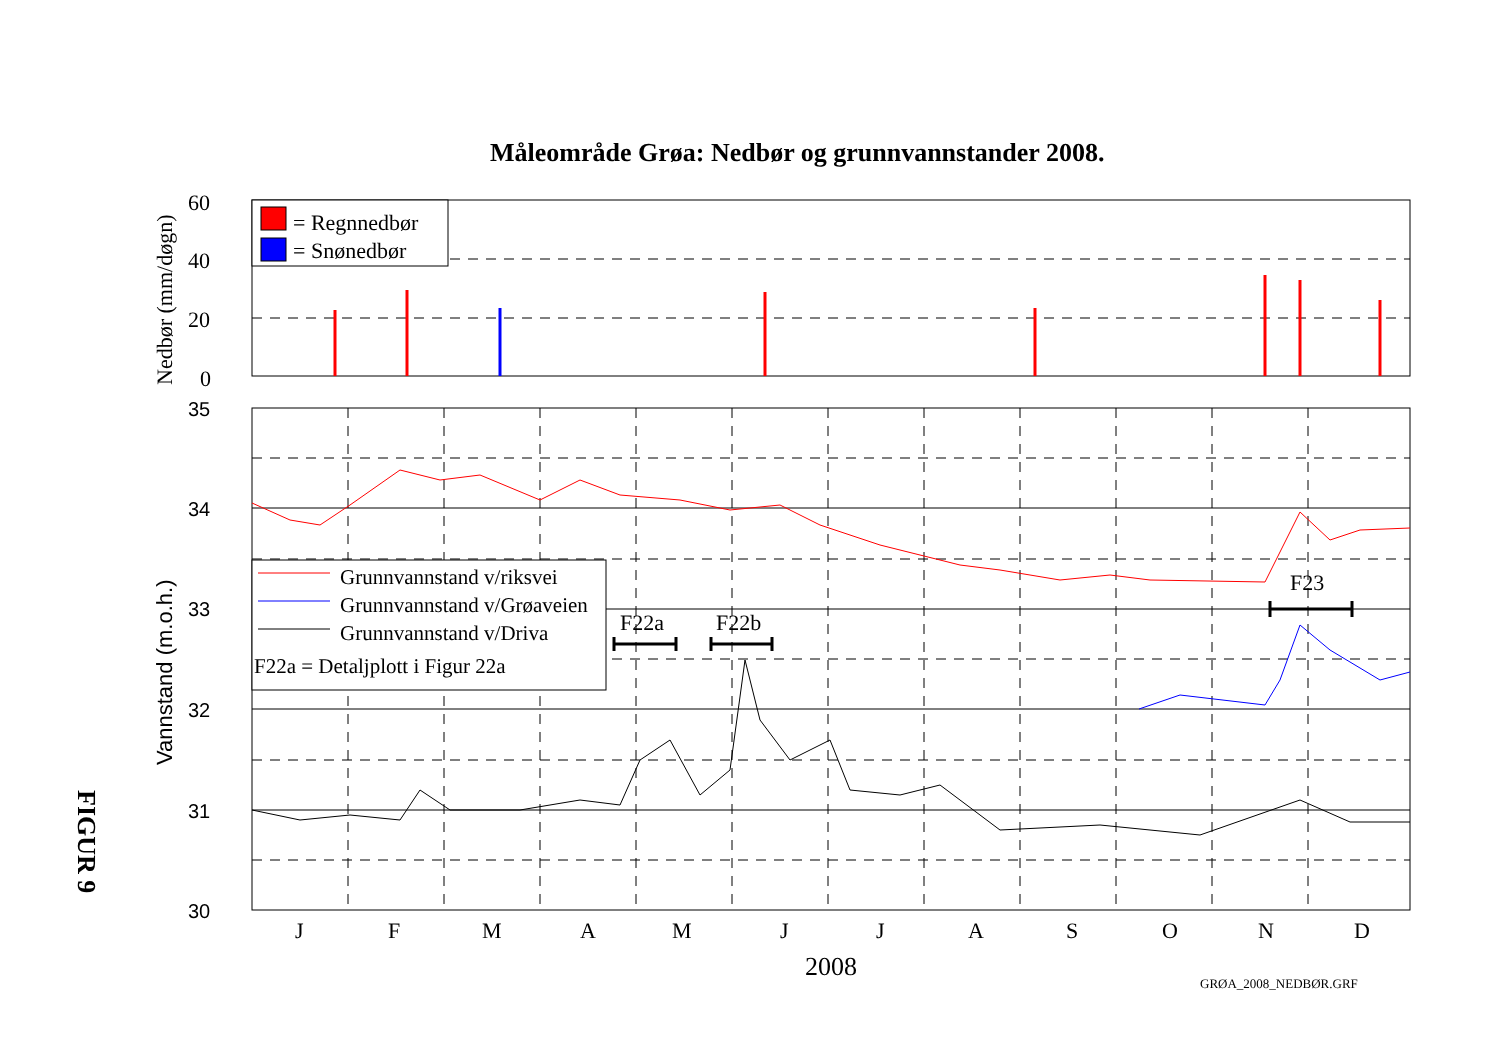Måleområde Grøa: Nedbør og grunnvannstander 2008.
= Regnnedbør
= Snønedbør
Grunnvannstand v/riksvei
Grunnvannstand v/Grøaveien
Grunnvannstand v/Driva
F22a = Detaljplott i Figur 22a
F22a
F22b
F23
60
40
20
0
35
34
33
32
31
30
J
F
M
A
M
J
J
A
S
O
N
D
2008
GRØA_2008_NEDBØR.GRF
Nedbør (mm/døgn)
Vannstand (m.o.h.)
FIGUR 9